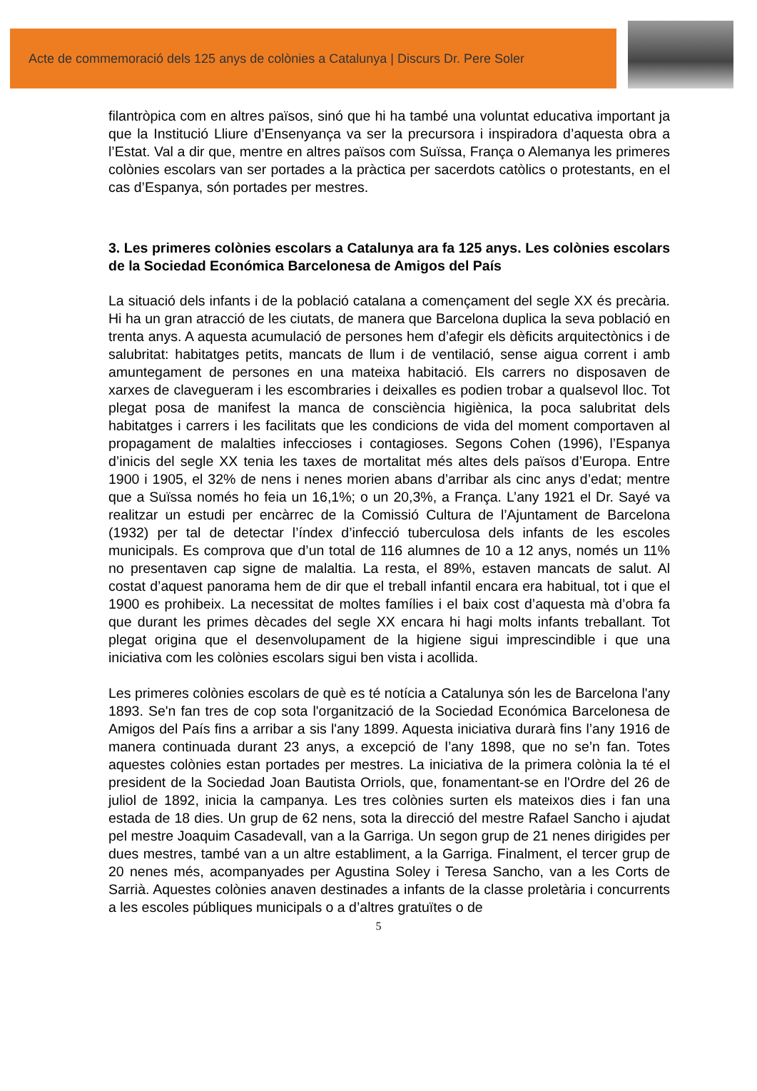Acte de commemoració dels 125 anys de colònies a Catalunya | Discurs Dr. Pere Soler
filantròpica com en altres països, sinó que hi ha també una voluntat educativa important ja que la Institució Lliure d’Ensenyança va ser la precursora i inspiradora d’aquesta obra a l’Estat. Val a dir que, mentre en altres països com Suïssa, França o Alemanya les primeres colònies escolars van ser portades a la pràctica per sacerdots catòlics o protestants, en el cas d’Espanya, són portades per mestres.
3. Les primeres colònies escolars a Catalunya ara fa 125 anys. Les colònies escolars de la Sociedad Económica Barcelonesa de Amigos del País
La situació dels infants i de la població catalana a començament del segle XX és precària. Hi ha un gran atracció de les ciutats, de manera que Barcelona duplica la seva població en trenta anys. A aquesta acumulació de persones hem d’afegir els dèficits arquitectònics i de salubritat: habitatges petits, mancats de llum i de ventilació, sense aigua corrent i amb amuntegament de persones en una mateixa habitació. Els carrers no disposaven de xarxes de clavegueram i les escombraries i deixalles es podien trobar a qualsevol lloc. Tot plegat posa de manifest la manca de consciència higiènica, la poca salubritat dels habitatges i carrers i les facilitats que les condicions de vida del moment comportaven al propagament de malalties infeccioses i contagioses. Segons Cohen (1996), l’Espanya d’inicis del segle XX tenia les taxes de mortalitat més altes dels països d’Europa. Entre 1900 i 1905, el 32% de nens i nenes morien abans d’arribar als cinc anys d’edat; mentre que a Suïssa només ho feia un 16,1%; o un 20,3%, a França. L’any 1921 el Dr. Sayé va realitzar un estudi per encàrrec de la Comissió Cultura de l’Ajuntament de Barcelona (1932) per tal de detectar l’índex d’infecció tuberculosa dels infants de les escoles municipals. Es comprova que d’un total de 116 alumnes de 10 a 12 anys, només un 11% no presentaven cap signe de malaltia. La resta, el 89%, estaven mancats de salut. Al costat d’aquest panorama hem de dir que el treball infantil encara era habitual, tot i que el 1900 es prohibeix. La necessitat de moltes famílies i el baix cost d’aquesta mà d’obra fa que durant les primes dècades del segle XX encara hi hagi molts infants treballant. Tot plegat origina que el desenvolupament de la higiene sigui imprescindible i que una iniciativa com les colònies escolars sigui ben vista i acollida.
Les primeres colònies escolars de què es té notícia a Catalunya són les de Barcelona l'any 1893. Se'n fan tres de cop sota l'organització de la Sociedad Económica Barcelonesa de Amigos del País fins a arribar a sis l'any 1899. Aquesta iniciativa durarà fins l’any 1916 de manera continuada durant 23 anys, a excepció de l’any 1898, que no se’n fan. Totes aquestes colònies estan portades per mestres. La iniciativa de la primera colònia la té el president de la Sociedad Joan Bautista Orriols, que, fonamentant-se en l'Ordre del 26 de juliol de 1892, inicia la campanya. Les tres colònies surten els mateixos dies i fan una estada de 18 dies. Un grup de 62 nens, sota la direcció del mestre Rafael Sancho i ajudat pel mestre Joaquim Casadevall, van a la Garriga. Un segon grup de 21 nenes dirigides per dues mestres, també van a un altre establiment, a la Garriga. Finalment, el tercer grup de 20 nenes més, acompanyades per Agustina Soley i Teresa Sancho, van a les Corts de Sarrià. Aquestes colònies anaven destinades a infants de la classe proletària i concurrents a les escoles públiques municipals o a d’altres gratuïtes o de
5